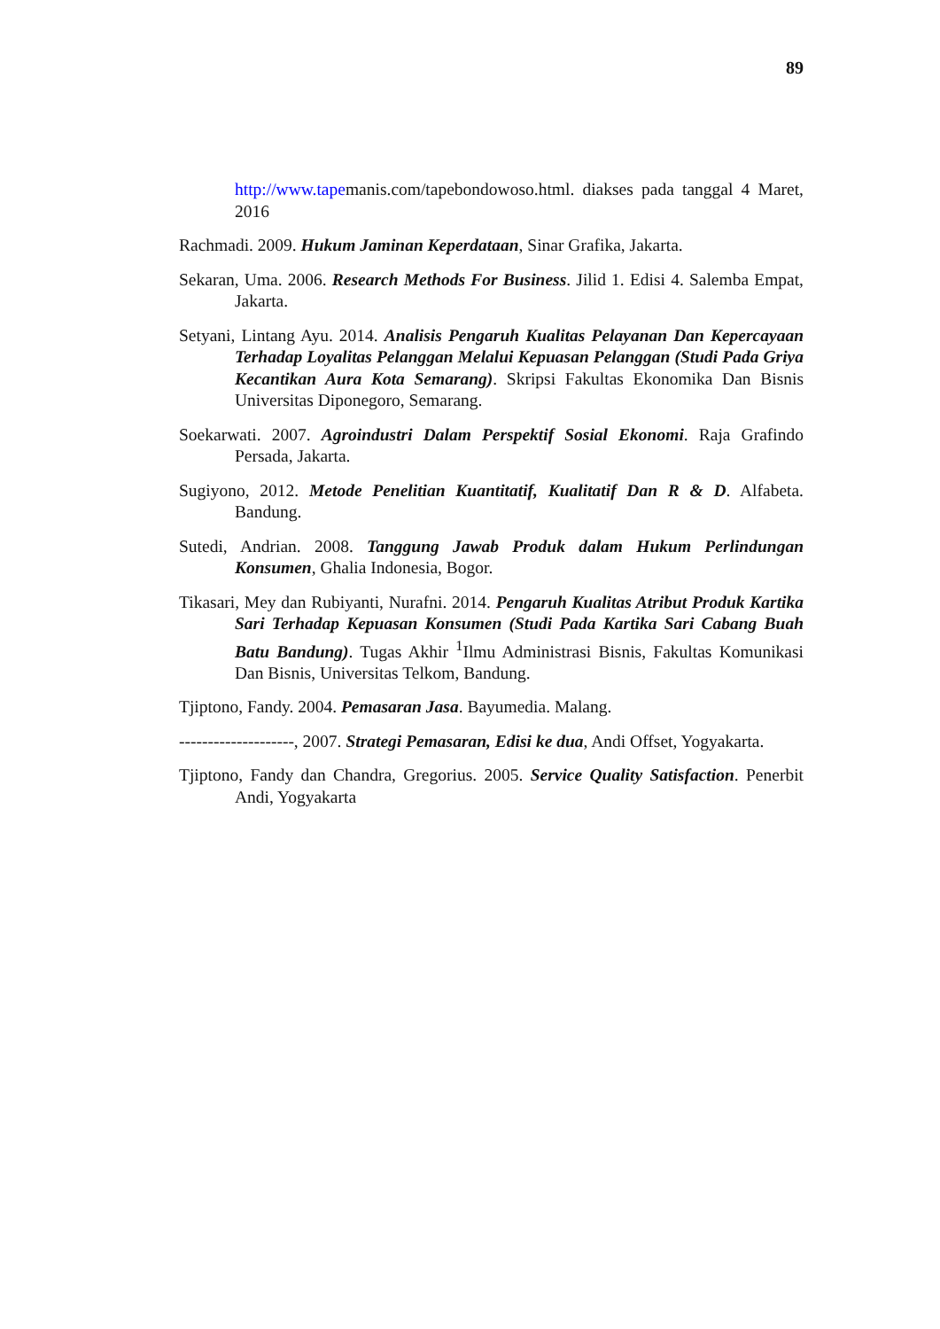89
http://www.tapemanis.com/tapebondowoso.html. diakses pada tanggal 4 Maret, 2016
Rachmadi. 2009. Hukum Jaminan Keperdataan, Sinar Grafika, Jakarta.
Sekaran, Uma. 2006. Research Methods For Business. Jilid 1. Edisi 4. Salemba Empat, Jakarta.
Setyani, Lintang Ayu. 2014. Analisis Pengaruh Kualitas Pelayanan Dan Kepercayaan Terhadap Loyalitas Pelanggan Melalui Kepuasan Pelanggan (Studi Pada Griya Kecantikan Aura Kota Semarang). Skripsi Fakultas Ekonomika Dan Bisnis Universitas Diponegoro, Semarang.
Soekarwati. 2007. Agroindustri Dalam Perspektif Sosial Ekonomi. Raja Grafindo Persada, Jakarta.
Sugiyono, 2012. Metode Penelitian Kuantitatif, Kualitatif Dan R & D. Alfabeta. Bandung.
Sutedi, Andrian. 2008. Tanggung Jawab Produk dalam Hukum Perlindungan Konsumen, Ghalia Indonesia, Bogor.
Tikasari, Mey dan Rubiyanti, Nurafni. 2014. Pengaruh Kualitas Atribut Produk Kartika Sari Terhadap Kepuasan Konsumen (Studi Pada Kartika Sari Cabang Buah Batu Bandung). Tugas Akhir <sup>1</sup>Ilmu Administrasi Bisnis, Fakultas Komunikasi Dan Bisnis, Universitas Telkom, Bandung.
Tjiptono, Fandy. 2004. Pemasaran Jasa. Bayumedia. Malang.
--------------------, 2007. Strategi Pemasaran, Edisi ke dua, Andi Offset, Yogyakarta.
Tjiptono, Fandy dan Chandra, Gregorius. 2005. Service Quality Satisfaction. Penerbit Andi, Yogyakarta